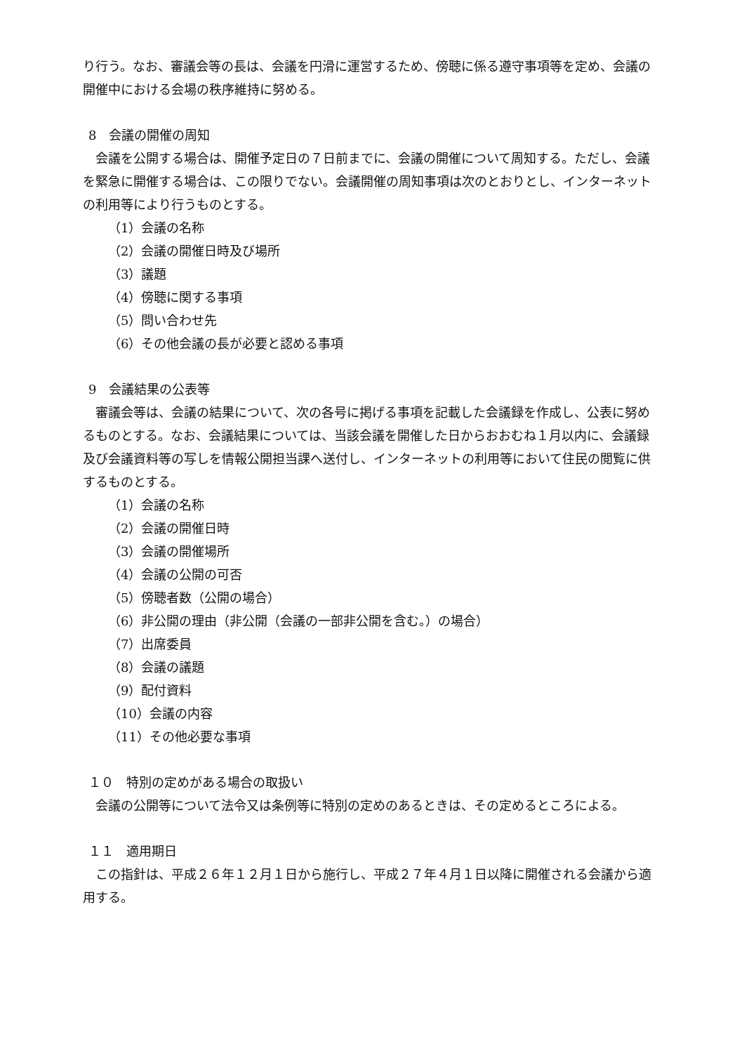り行う。なお、審議会等の長は、会議を円滑に運営するため、傍聴に係る遵守事項等を定め、会議の開催中における会場の秩序維持に努める。
8　会議の開催の周知
会議を公開する場合は、開催予定日の７日前までに、会議の開催について周知する。ただし、会議を緊急に開催する場合は、この限りでない。会議開催の周知事項は次のとおりとし、インターネットの利用等により行うものとする。
（1）会議の名称
（2）会議の開催日時及び場所
（3）議題
（4）傍聴に関する事項
（5）問い合わせ先
（6）その他会議の長が必要と認める事項
9　会議結果の公表等
審議会等は、会議の結果について、次の各号に掲げる事項を記載した会議録を作成し、公表に努めるものとする。なお、会議結果については、当該会議を開催した日からおおむね１月以内に、会議録及び会議資料等の写しを情報公開担当課へ送付し、インターネットの利用等において住民の閲覧に供するものとする。
（1）会議の名称
（2）会議の開催日時
（3）会議の開催場所
（4）会議の公開の可否
（5）傍聴者数（公開の場合）
（6）非公開の理由（非公開（会議の一部非公開を含む。）の場合）
（7）出席委員
（8）会議の議題
（9）配付資料
（10）会議の内容
（11）その他必要な事項
１０　特別の定めがある場合の取扱い
会議の公開等について法令又は条例等に特別の定めのあるときは、その定めるところによる。
１１　適用期日
この指針は、平成２６年１２月１日から施行し、平成２７年４月１日以降に開催される会議から適用する。